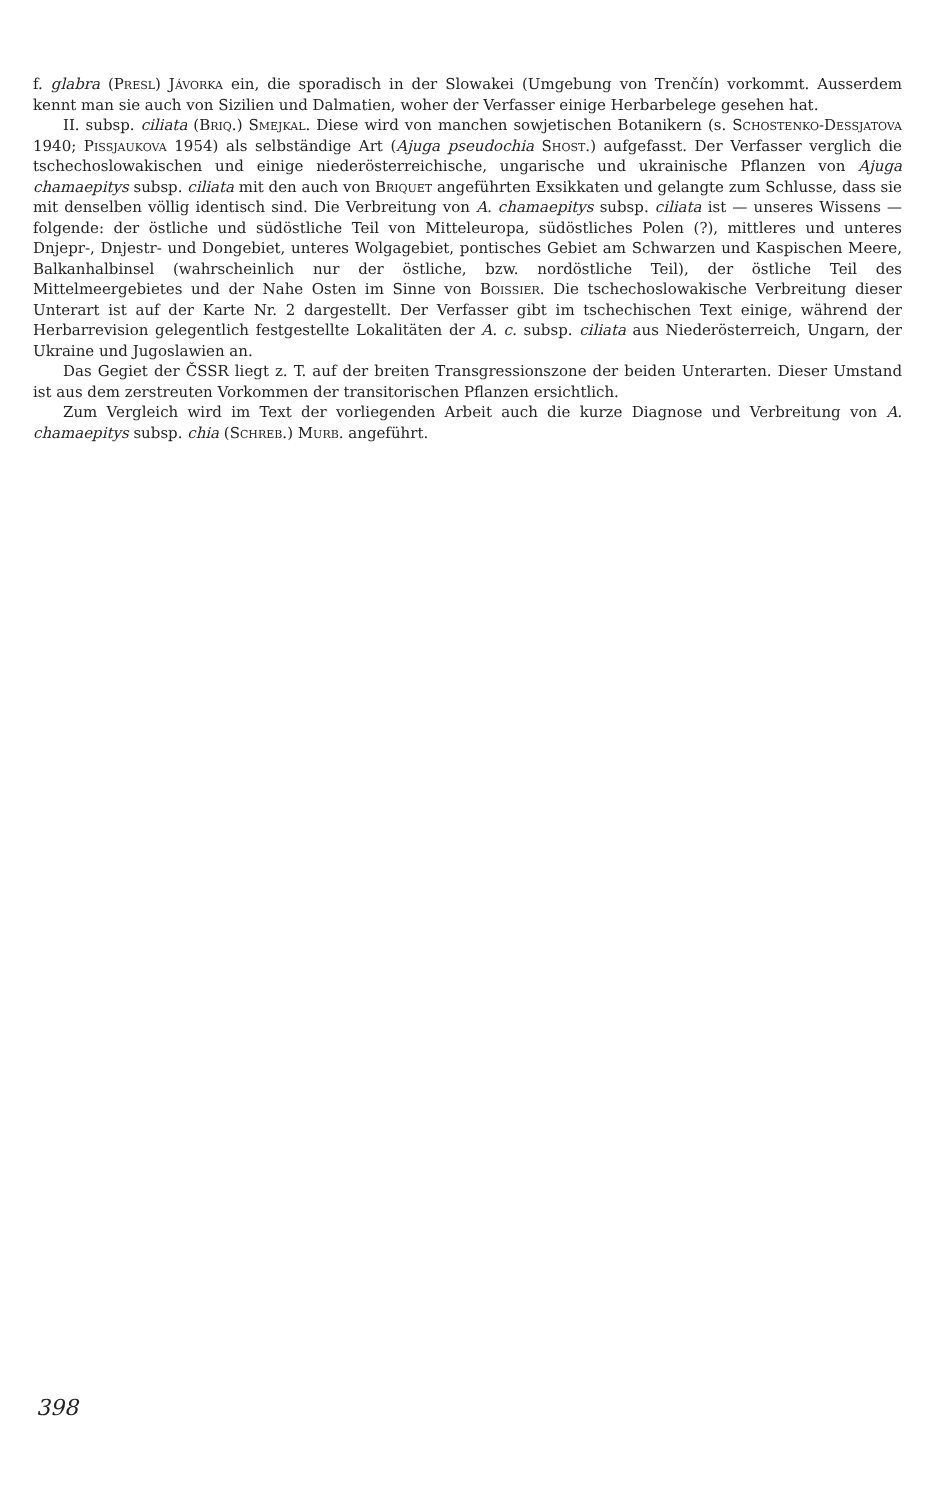f. glabra (Presl) Jávorka ein, die sporadisch in der Slowakei (Umgebung von Trenčín) vorkommt. Ausserdem kennt man sie auch von Sizilien und Dalmatien, woher der Verfasser einige Herbarbelege gesehen hat.
II. subsp. ciliata (Briq.) Smejkal. Diese wird von manchen sowjetischen Botanikern (s. Schostenko-Dessjatova 1940; Pissjaukova 1954) als selbständige Art (Ajuga pseudochia Shost.) aufgefasst. Der Verfasser verglich die tschechoslowakischen und einige niederösterreichische, ungarische und ukrainische Pflanzen von Ajuga chamaepitys subsp. ciliata mit den auch von Briquet angeführten Exsikkaten und gelangte zum Schlusse, dass sie mit denselben völlig identisch sind. Die Verbreitung von A. chamaepitys subsp. ciliata ist — unseres Wissens — folgende: der östliche und südöstliche Teil von Mitteleuropa, südöstliches Polen (?), mittleres und unteres Dnjepr-, Dnjestr- und Dongebiet, unteres Wolgagebiet, pontisches Gebiet am Schwarzen und Kaspischen Meere, Balkanhalbinsel (wahrscheinlich nur der östliche, bzw. nordöstliche Teil), der östliche Teil des Mittelmeergebietes und der Nahe Osten im Sinne von Boissier. Die tschechoslowakische Verbreitung dieser Unterart ist auf der Karte Nr. 2 dargestellt. Der Verfasser gibt im tschechischen Text einige, während der Herbarrevision gelegentlich festgestellte Lokalitäten der A. c. subsp. ciliata aus Niederösterreich, Ungarn, der Ukraine und Jugoslawien an.
Das Gegiet der ČSSR liegt z. T. auf der breiten Transgressionszone der beiden Unterarten. Dieser Umstand ist aus dem zerstreuten Vorkommen der transitorischen Pflanzen ersichtlich.
Zum Vergleich wird im Text der vorliegenden Arbeit auch die kurze Diagnose und Verbreitung von A. chamaepitys subsp. chia (Schreb.) Murb. angeführt.
398